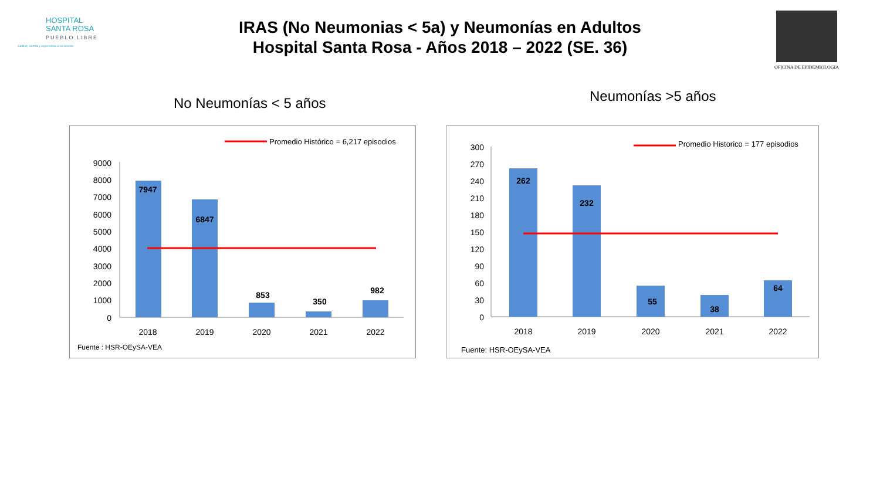HOSPITAL
SANTA ROSA
PUEBLO LIBRE
Calidez, ciencia y experiencia a su servicio
IRAS (No Neumonias < 5a) y Neumonías en Adultos
Hospital Santa Rosa - Años 2018 – 2022 (SE. 36)
OFICINA DE EPIDEMIOLOGIA
No Neumonías < 5 años Neumonías >5 años
Promedio Histórico = 6,217 episodios
9000
8000
7000
6000
5000
4000
3000
2000
1000
0
7947
6847
853
350
982
2018
2019
2020
2021
2022
Fuente : HSR-OEySA-VEA
Promedio Historico = 177 episodios
300
270
240
210
180
150
120
90
60
30
0
262
232
55
38
64
2018
2019
2020
2021
2022
Fuente: HSR-OEySA-VEA